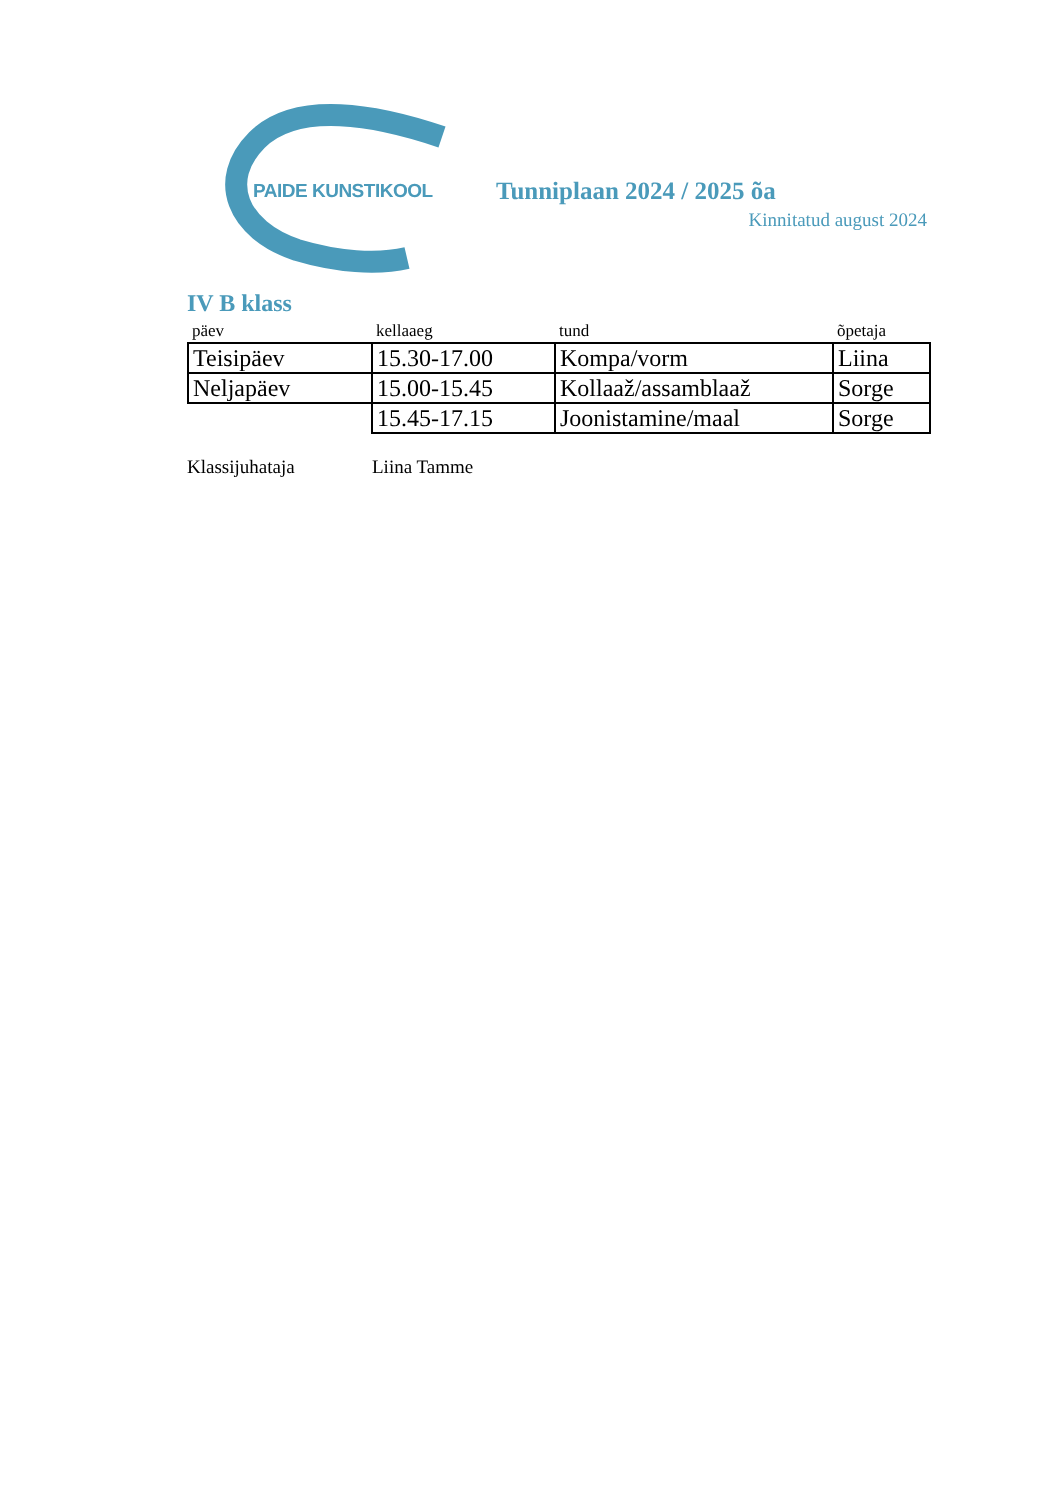PAIDE KUNSTIKOOL
Tunniplaan 2024 / 2025 õa
Kinnitatud august 2024
IV B klass
| päev | kellaaeg | tund | õpetaja |
| --- | --- | --- | --- |
| Teisipäev | 15.30-17.00 | Kompa/vorm | Liina |
| Neljapäev | 15.00-15.45 | Kollaaž/assamblaaž | Sorge |
| | 15.45-17.15 | Joonistamine/maal | Sorge |
Klassijuhataja Liina Tamme